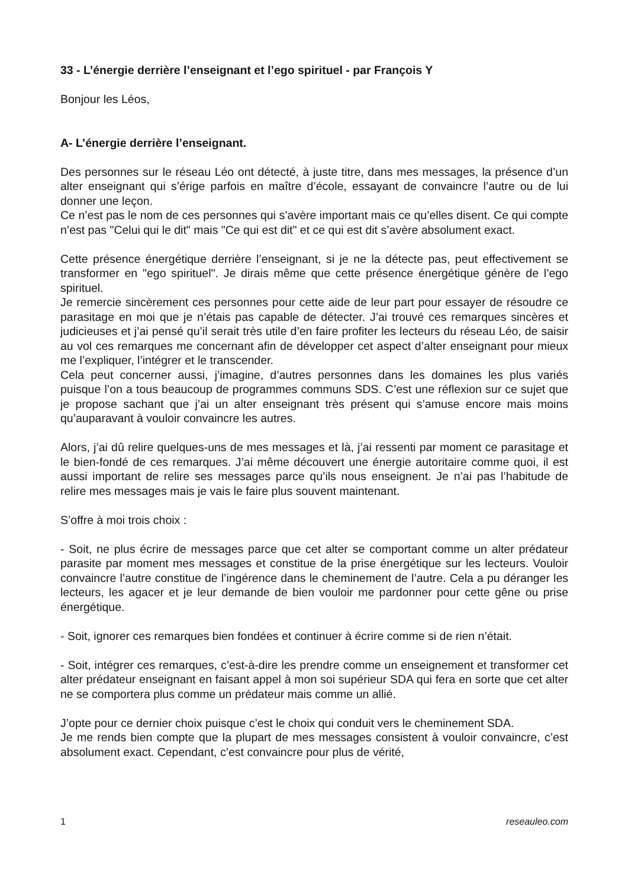33 - L’énergie derrière l’enseignant et l’ego spirituel - par François Y
Bonjour les Léos,
A- L’énergie derrière l’enseignant.
Des personnes sur le réseau Léo ont détecté, à juste titre, dans mes messages, la présence d’un alter enseignant qui s’érige parfois en maître d’école, essayant de convaincre l’autre ou de lui donner une leçon.
Ce n’est pas le nom de ces personnes qui s’avère important mais ce qu’elles disent. Ce qui compte n’est pas "Celui qui le dit" mais "Ce qui est dit" et ce qui est dit s’avère absolument exact.
Cette présence énergétique derrière l’enseignant, si je ne la détecte pas, peut effectivement se transformer en "ego spirituel". Je dirais même que cette présence énergétique génère de l’ego spirituel.
Je remercie sincèrement ces personnes pour cette aide de leur part pour essayer de résoudre ce parasitage en moi que je n’étais pas capable de détecter. J’ai trouvé ces remarques sincères et judicieuses et j’ai pensé qu’il serait très utile d’en faire profiter les lecteurs du réseau Léo, de saisir au vol ces remarques me concernant afin de développer cet aspect d’alter enseignant pour mieux me l’expliquer, l’intégrer et le transcender.
Cela peut concerner aussi, j’imagine, d’autres personnes dans les domaines les plus variés puisque l’on a tous beaucoup de programmes communs SDS. C’est une réflexion sur ce sujet que je propose sachant que j’ai un alter enseignant très présent qui s’amuse encore mais moins qu’auparavant à vouloir convaincre les autres.
Alors, j’ai dû relire quelques-uns de mes messages et là, j’ai ressenti par moment ce parasitage et le bien-fondé de ces remarques. J’ai même découvert une énergie autoritaire comme quoi, il est aussi important de relire ses messages parce qu’ils nous enseignent. Je n’ai pas l’habitude de relire mes messages mais je vais le faire plus souvent maintenant.
S’offre à moi trois choix :
- Soit, ne plus écrire de messages parce que cet alter se comportant comme un alter prédateur parasite par moment mes messages et constitue de la prise énergétique sur les lecteurs. Vouloir convaincre l’autre constitue de l’ingérence dans le cheminement de l’autre. Cela a pu déranger les lecteurs, les agacer et je leur demande de bien vouloir me pardonner pour cette gêne ou prise énergétique.
- Soit, ignorer ces remarques bien fondées et continuer à écrire comme si de rien n’était.
- Soit, intégrer ces remarques, c’est-à-dire les prendre comme un enseignement et transformer cet alter prédateur enseignant en faisant appel à mon soi supérieur SDA qui fera en sorte que cet alter ne se comportera plus comme un prédateur mais comme un allié.
J’opte pour ce dernier choix puisque c’est le choix qui conduit vers le cheminement SDA.
Je me rends bien compte que la plupart de mes messages consistent à vouloir convaincre, c’est absolument exact. Cependant, c’est convaincre pour plus de vérité,
1 reseauleo.com